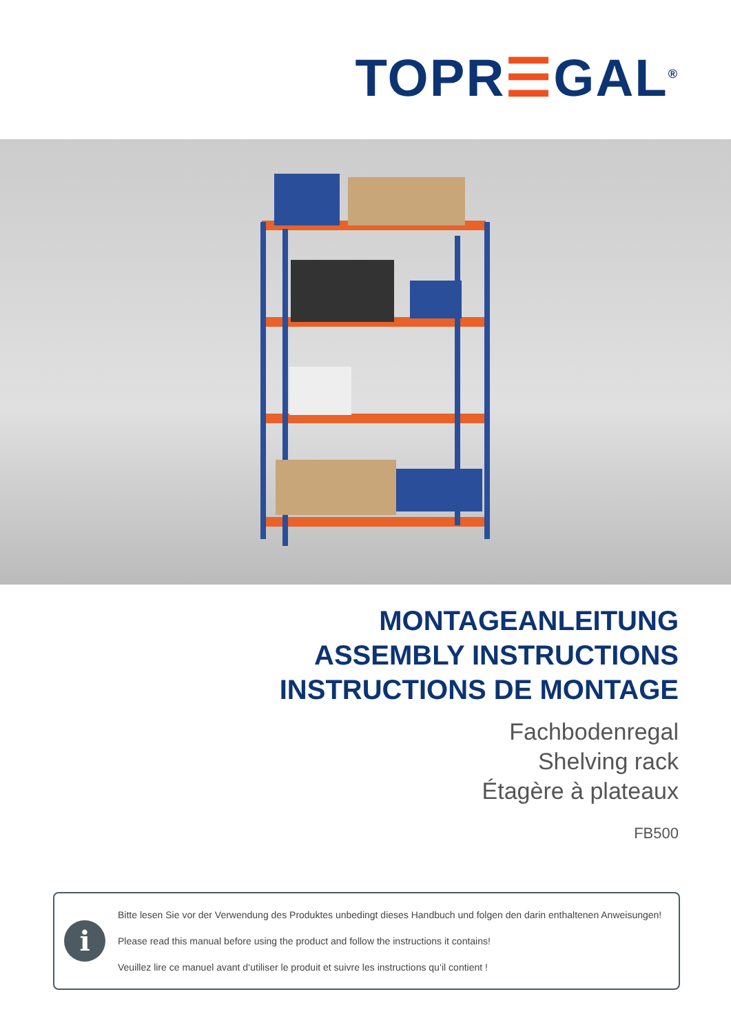TOPR☰GAL<sup>®</sup>
MONTAGEANLEITUNG
ASSEMBLY INSTRUCTIONS
INSTRUCTIONS DE MONTAGE
Fachbodenregal
Shelving rack
Étagère à plateaux
FB500
i
Bitte lesen Sie vor der Verwendung des Produktes unbedingt dieses Handbuch und folgen den darin enthaltenen Anweisungen!
Please read this manual before using the product and follow the instructions it contains!
Veuillez lire ce manuel avant d‘utiliser le produit et suivre les instructions qu‘il contient !